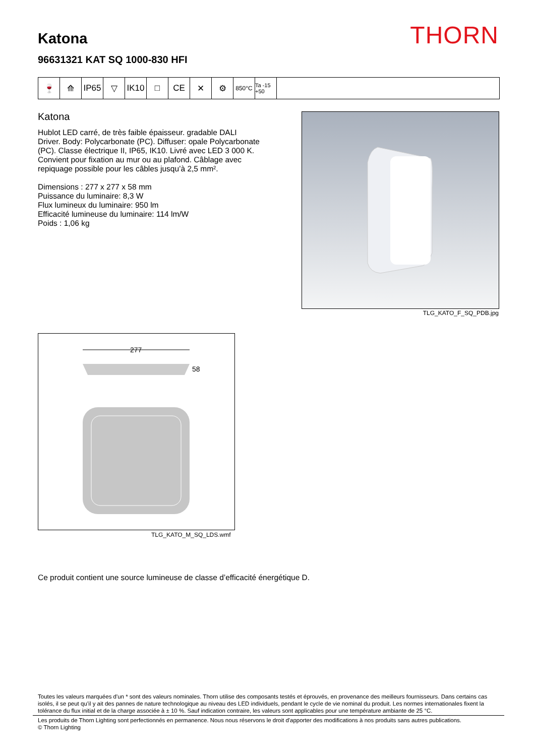Katona
96631321 KAT SQ 1000-830 HFI
THORN
🍷 ⟰ IP65 ▽ IK10 □ CE ✕ ⚙
850°C Ta -15 +50
Katona
Hublot LED carré, de très faible épaisseur. gradable DALI Driver. Body: Polycarbonate (PC). Diffuser: opale Polycarbonate (PC). Classe électrique II, IP65, IK10. Livré avec LED 3 000 K. Convient pour fixation au mur ou au plafond. Câblage avec repiquage possible pour les câbles jusqu’à 2,5 mm².
Dimensions : 277 x 277 x 58 mm
Puissance du luminaire: 8,3 W
Flux lumineux du luminaire: 950 lm
Efficacité lumineuse du luminaire: 114 lm/W
Poids : 1,06 kg
TLG_KATO_F_SQ_PDB.jpg
277
58
TLG_KATO_M_SQ_LDS.wmf
Ce produit contient une source lumineuse de classe d’efficacité énergétique D.
Toutes les valeurs marquées d'un * sont des valeurs nominales. Thorn utilise des composants testés et éprouvés, en provenance des meilleurs fournisseurs. Dans certains cas isolés, il se peut qu’il y ait des pannes de nature technologique au niveau des LED individuels, pendant le cycle de vie nominal du produit. Les normes internationales fixent la tolérance du flux initial et de la charge associée à ± 10 %. Sauf indication contraire, les valeurs sont applicables pour une température ambiante de 25 °C.
Les produits de Thorn Lighting sont perfectionnés en permanence. Nous nous réservons le droit d'apporter des modifications à nos produits sans autres publications.
© Thorn Lighting